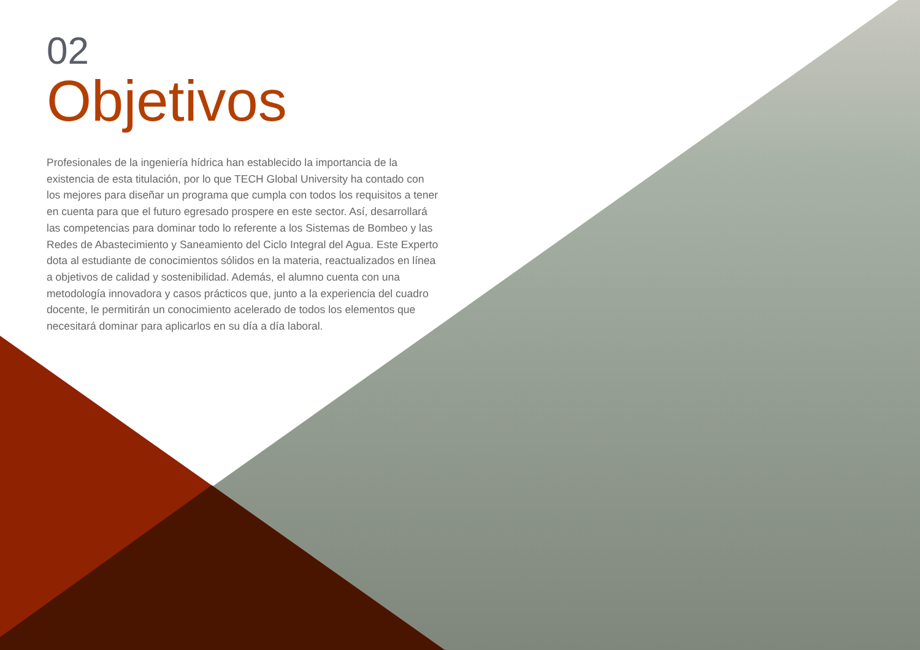02
Objetivos
Profesionales de la ingeniería hídrica han establecido la importancia de la existencia de esta titulación, por lo que TECH Global University ha contado con los mejores para diseñar un programa que cumpla con todos los requisitos a tener en cuenta para que el futuro egresado prospere en este sector. Así, desarrollará las competencias para dominar todo lo referente a los Sistemas de Bombeo y las Redes de Abastecimiento y Saneamiento del Ciclo Integral del Agua. Este Experto dota al estudiante de conocimientos sólidos en la materia, reactualizados en línea a objetivos de calidad y sostenibilidad. Además, el alumno cuenta con una metodología innovadora y casos prácticos que, junto a la experiencia del cuadro docente, le permitirán un conocimiento acelerado de todos los elementos que necesitará dominar para aplicarlos en su día a día laboral.